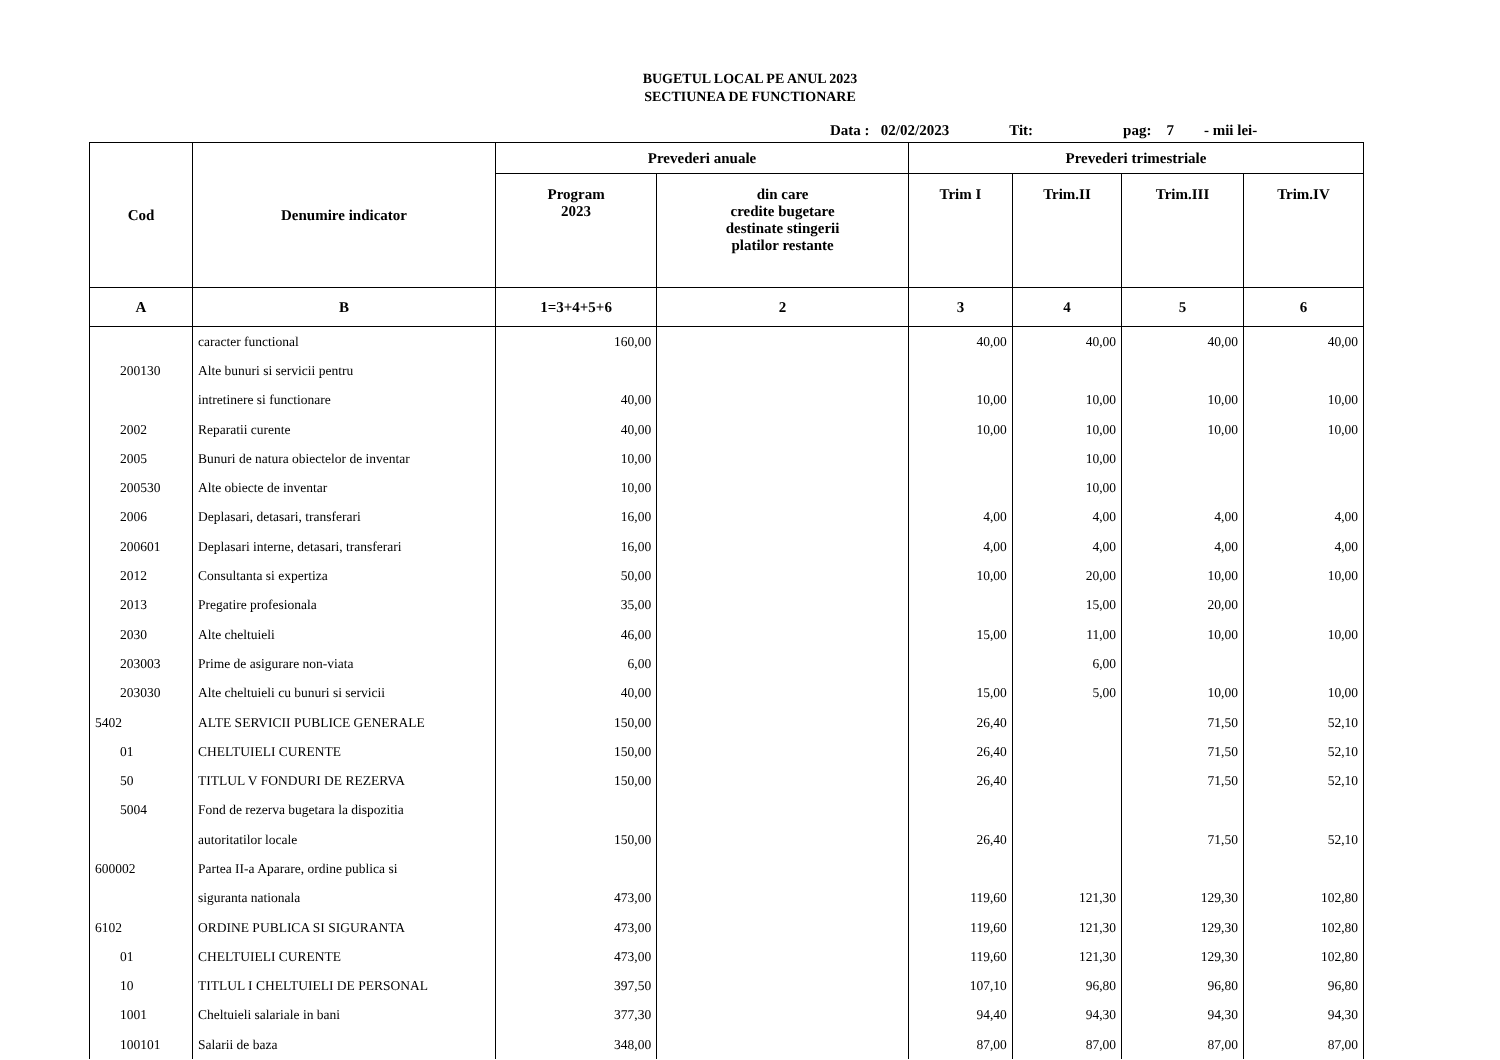BUGETUL LOCAL PE ANUL 2023
SECTIUNEA DE FUNCTIONARE
Data : 02/02/2023 Tit: pag: 7 - mii lei-
| Cod | Denumire indicator | Prevederi anuale | | Prevederi trimestriale | | | |
| --- | --- | --- | --- | --- | --- | --- | --- |
| | | Program 2023 | din care credite bugetare destinate stingerii platilor restante | Trim I | Trim.II | Trim.III | Trim.IV |
| A | B | 1=3+4+5+6 | 2 | 3 | 4 | 5 | 6 |
| | caracter functional | 160,00 | | 40,00 | 40,00 | 40,00 | 40,00 |
| 200130 | Alte bunuri si servicii pentru | | | | | | |
| | intretinere si functionare | 40,00 | | 10,00 | 10,00 | 10,00 | 10,00 |
| 2002 | Reparatii curente | 40,00 | | 10,00 | 10,00 | 10,00 | 10,00 |
| 2005 | Bunuri de natura obiectelor de inventar | 10,00 | | | 10,00 | | |
| 200530 | Alte obiecte de inventar | 10,00 | | | 10,00 | | |
| 2006 | Deplasari, detasari, transferari | 16,00 | | 4,00 | 4,00 | 4,00 | 4,00 |
| 200601 | Deplasari interne, detasari, transferari | 16,00 | | 4,00 | 4,00 | 4,00 | 4,00 |
| 2012 | Consultanta si expertiza | 50,00 | | 10,00 | 20,00 | 10,00 | 10,00 |
| 2013 | Pregatire profesionala | 35,00 | | | 15,00 | 20,00 | |
| 2030 | Alte cheltuieli | 46,00 | | 15,00 | 11,00 | 10,00 | 10,00 |
| 203003 | Prime de asigurare non-viata | 6,00 | | | 6,00 | | |
| 203030 | Alte cheltuieli cu bunuri si servicii | 40,00 | | 15,00 | 5,00 | 10,00 | 10,00 |
| 5402 | ALTE SERVICII PUBLICE GENERALE | 150,00 | | 26,40 | | 71,50 | 52,10 |
| 01 | CHELTUIELI CURENTE | 150,00 | | 26,40 | | 71,50 | 52,10 |
| 50 | TITLUL V FONDURI DE REZERVA | 150,00 | | 26,40 | | 71,50 | 52,10 |
| 5004 | Fond de rezerva bugetara la dispozitia | | | | | | |
| | autoritatilor locale | 150,00 | | 26,40 | | 71,50 | 52,10 |
| 600002 | Partea II-a Aparare, ordine publica si | | | | | | |
| | siguranta nationala | 473,00 | | 119,60 | 121,30 | 129,30 | 102,80 |
| 6102 | ORDINE PUBLICA SI SIGURANTA | 473,00 | | 119,60 | 121,30 | 129,30 | 102,80 |
| 01 | CHELTUIELI CURENTE | 473,00 | | 119,60 | 121,30 | 129,30 | 102,80 |
| 10 | TITLUL I CHELTUIELI DE PERSONAL | 397,50 | | 107,10 | 96,80 | 96,80 | 96,80 |
| 1001 | Cheltuieli salariale in bani | 377,30 | | 94,40 | 94,30 | 94,30 | 94,30 |
| 100101 | Salarii de baza | 348,00 | | 87,00 | 87,00 | 87,00 | 87,00 |